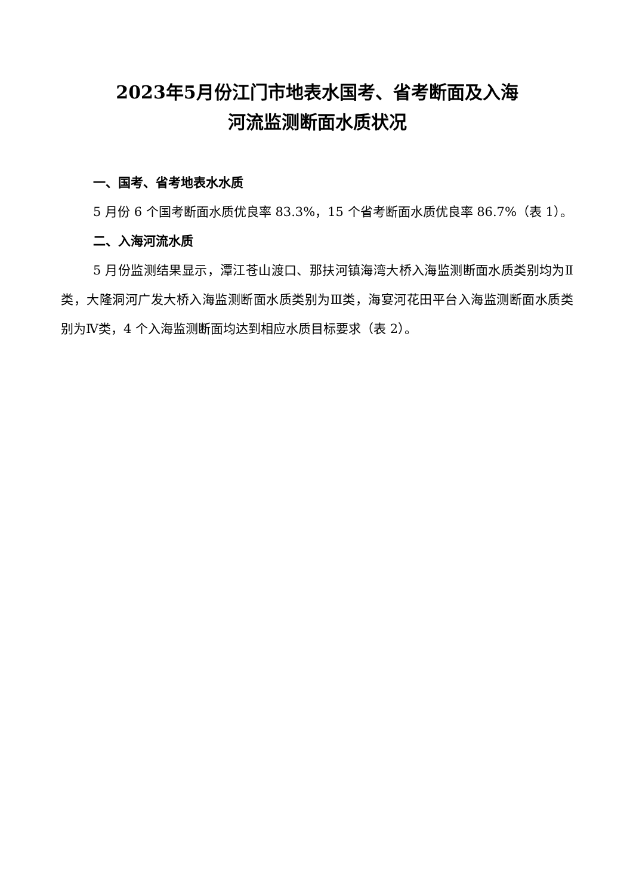2023年5月份江门市地表水国考、省考断面及入海
河流监测断面水质状况
一、国考、省考地表水水质
5 月份 6 个国考断面水质优良率 83.3%，15 个省考断面水质优良率 86.7%（表 1）。
二、入海河流水质
5 月份监测结果显示，潭江苍山渡口、那扶河镇海湾大桥入海监测断面水质类别均为Ⅱ类，大隆洞河广发大桥入海监测断面水质类别为Ⅲ类，海宴河花田平台入海监测断面水质类别为Ⅳ类，4 个入海监测断面均达到相应水质目标要求（表 2）。